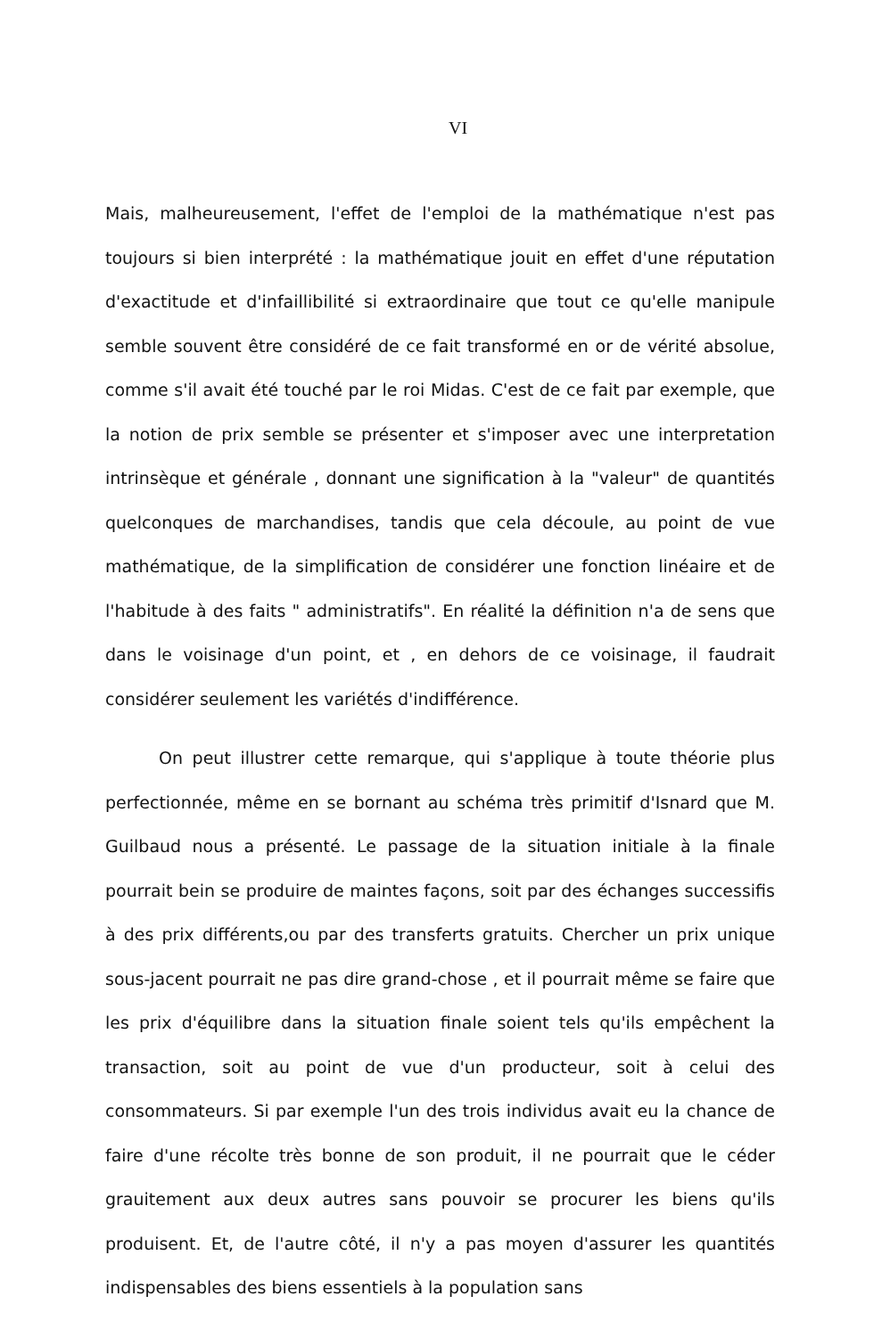VI
Mais, malheureusement, l'effet de l'emploi de la mathématique n'est pas toujours si bien interprété : la mathématique jouit en effet d'une réputation d'exactitude et d'infaillibilité si extraordinaire que tout ce qu'elle manipule semble souvent être considéré de ce fait transformé en or de vérité absolue, comme s'il avait été touché par le roi Midas. C'est de ce fait par exemple, que la notion de prix semble se présenter et s'imposer avec une interpretation intrinsèque et générale , donnant une signification à la "valeur" de quantités quelconques de marchandises, tandis que cela découle, au point de vue mathématique, de la simplification de considérer une fonction linéaire et de l'habitude à des faits " administratifs". En réalité la définition n'a de sens que dans le voisinage d'un point, et , en dehors de ce voisinage, il faudrait considérer seulement les variétés d'indifférence.
On peut illustrer cette remarque, qui s'applique à toute théorie plus perfectionnée, même en se bornant au schéma très primitif d'Isnard que M. Guilbaud nous a présenté. Le passage de la situation initiale à la finale pourrait bein se produire de maintes façons, soit par des échanges successifis à des prix différents,ou par des transferts gratuits. Chercher un prix unique sous-jacent pourrait ne pas dire grand-chose , et il pourrait même se faire que les prix d'équilibre dans la situation finale soient tels qu'ils empêchent la transaction, soit au point de vue d'un producteur, soit à celui des consommateurs. Si par exemple l'un des trois individus avait eu la chance de faire d'une récolte très bonne de son produit, il ne pourrait que le céder grauitement aux deux autres sans pouvoir se procurer les biens qu'ils produisent. Et, de l'autre côté, il n'y a pas moyen d'assurer les quantités indispensables des biens essentiels à la population sans